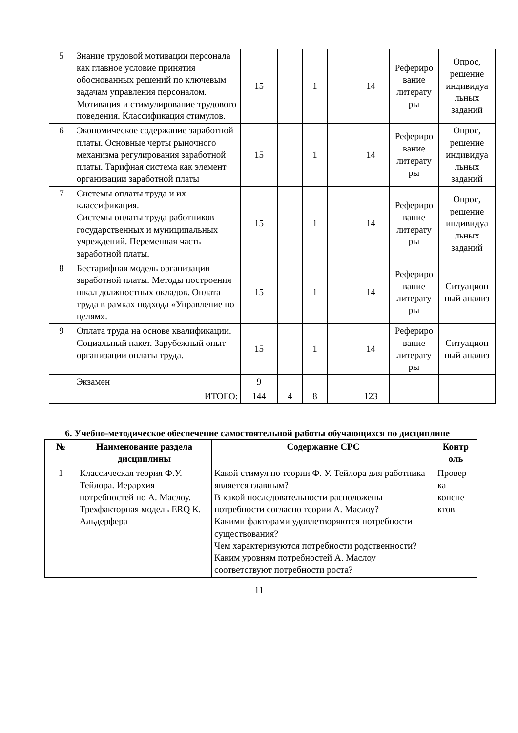| 5 | Знание трудовой мотивации персонала как главное условие принятия обоснованных решений по ключевым задачам управления персоналом. Мотивация и стимулирование трудового поведения. Классификация стимулов. | 15 | | 1 | | 14 | Рефериро вание литерату ры | Опрос, решение индивидуа льных заданий |
| 6 | Экономическое содержание заработной платы. Основные черты рыночного механизма регулирования заработной платы. Тарифная система как элемент организации заработной платы | 15 | | 1 | | 14 | Рефериро вание литерату ры | Опрос, решение индивидуа льных заданий |
| 7 | Системы оплаты труда и их классификация. Системы оплаты труда работников государственных и муниципальных учреждений. Переменная часть заработной платы. | 15 | | 1 | | 14 | Рефериро вание литерату ры | Опрос, решение индивидуа льных заданий |
| 8 | Бестарифная модель организации заработной платы. Методы построения шкал должностных окладов. Оплата труда в рамках подхода «Управление по целям». | 15 | | 1 | | 14 | Рефериро вание литерату ры | Ситуацион ный анализ |
| 9 | Оплата труда на основе квалификации. Социальный пакет. Зарубежный опыт организации оплаты труда. | 15 | | 1 | | 14 | Рефериро вание литерату ры | Ситуацион ный анализ |
| | Экзамен | 9 | | | | | | |
| ИТОГО: | | 144 | 4 | 8 | | 123 | | |
6. Учебно-методическое обеспечение самостоятельной работы обучающихся по дисциплине
| № | Наименование раздела дисциплины | Содержание СРС | Контр оль |
| --- | --- | --- | --- |
| 1 | Классическая теория Ф.У. Тейлора. Иерархия потребностей по А. Маслоу. Трехфакторная модель ERQ К. Альдерфера | Какой стимул по теории Ф. У. Тейлора для работника является главным? В какой последовательности расположены потребности согласно теории А. Маслоу? Какими факторами удовлетворяются потребности существования? Чем характеризуются потребности родственности? Каким уровням потребностей А. Маслоу соответствуют потребности роста? | Провер ка конспе ктов |
11